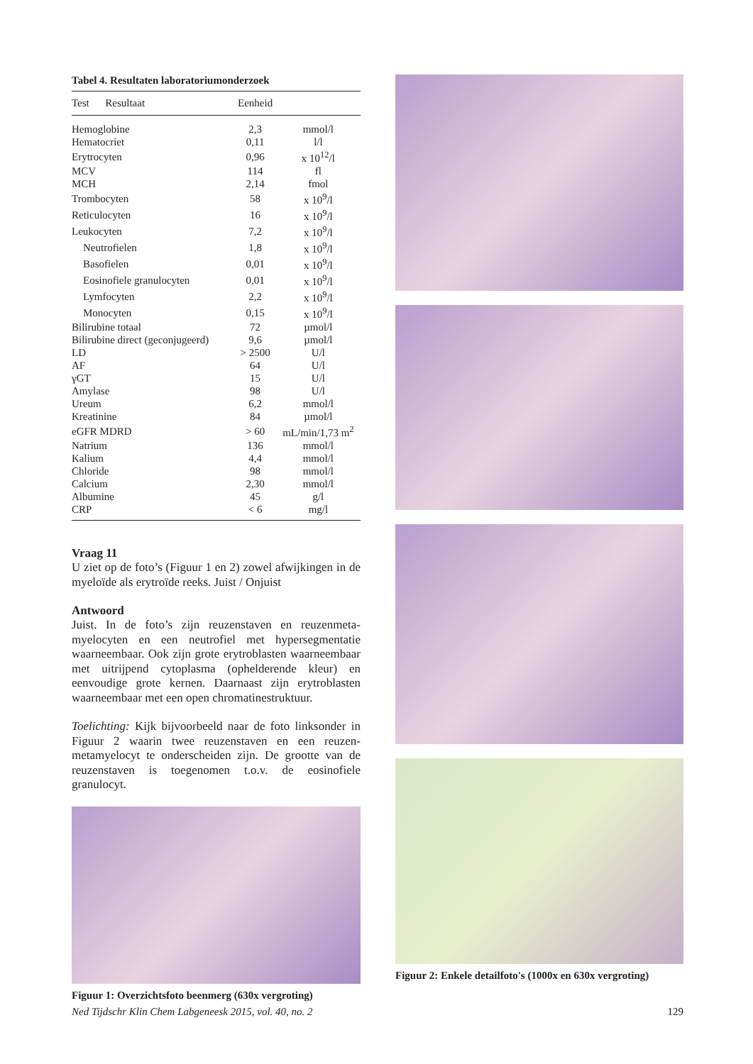Tabel 4. Resultaten laboratoriumonderzoek
| Test Resultaat | Eenheid | |
| --- | --- | --- |
| Hemoglobine | 2,3 | mmol/l |
| Hematocriet | 0,11 | l/l |
| Erytrocyten | 0,96 | x 10<sup>12</sup>/l |
| MCV | 114 | fl |
| MCH | 2,14 | fmol |
| Trombocyten | 58 | x 10<sup>9</sup>/l |
| Reticulocyten | 16 | x 10<sup>9</sup>/l |
| Leukocyten | 7,2 | x 10<sup>9</sup>/l |
| Neutrofielen | 1,8 | x 10<sup>9</sup>/l |
| Basofielen | 0,01 | x 10<sup>9</sup>/l |
| Eosinofiele granulocyten | 0,01 | x 10<sup>9</sup>/l |
| Lymfocyten | 2,2 | x 10<sup>9</sup>/l |
| Monocyten | 0,15 | x 10<sup>9</sup>/l |
| Bilirubine totaal | 72 | µmol/l |
| Bilirubine direct (geconjugeerd) | 9,6 | µmol/l |
| LD | > 2500 | U/l |
| AF | 64 | U/l |
| γGT | 15 | U/l |
| Amylase | 98 | U/l |
| Ureum | 6,2 | mmol/l |
| Kreatinine | 84 | µmol/l |
| eGFR MDRD | > 60 | mL/min/1,73 m<sup>2</sup> |
| Natrium | 136 | mmol/l |
| Kalium | 4,4 | mmol/l |
| Chloride | 98 | mmol/l |
| Calcium | 2,30 | mmol/l |
| Albumine | 45 | g/l |
| CRP | < 6 | mg/l |
Vraag 11
U ziet op de foto’s (Figuur 1 en 2) zowel afwijkingen in de myeloïde als erytroïde reeks. Juist / Onjuist
Antwoord
Juist. In de foto’s zijn reuzenstaven en reuzenmeta­myelocyten en een neutrofiel met hypersegmen­tatie waarneembaar. Ook zijn grote erytroblasten waarneembaar met uitrijpend cytoplasma (ophel­derende kleur) en eenvoudige grote kernen. Daar­naast zijn erytroblasten waarneembaar met een open chromatinestruktuur.
Toelichting: Kijk bijvoorbeeld naar de foto linksonder in Figuur 2 waarin twee reuzenstaven en een reuzen­metamyelocyt te onderscheiden zijn. De grootte van de reuzenstaven is toegenomen t.o.v. de eosinofiele granulocyt.
Figuur 1: Overzichtsfoto beenmerg (630x vergroting)
Figuur 2: Enkele detailfoto's (1000x en 630x vergroting)
Ned Tijdschr Klin Chem Labgeneesk 2015, vol. 40, no. 2 129